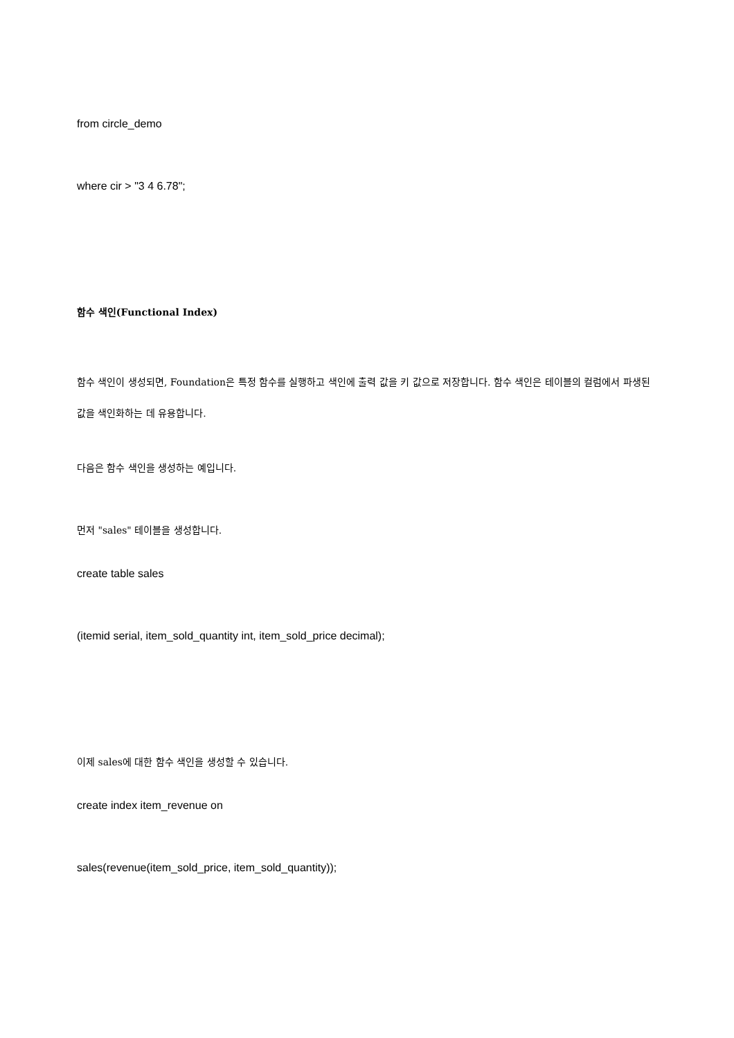from circle_demo
where cir > "3 4 6.78";
함수 색인(Functional Index)
함수 색인이 생성되면, Foundation은 특정 함수를 실행하고 색인에 출력 값을 키 값으로 저장합니다. 함수 색인은 테이블의 컬럼에서 파생된 값을 색인화하는 데 유용합니다.
다음은 함수 색인을 생성하는 예입니다.
먼저 "sales" 테이블을 생성합니다.
create table sales
(itemid serial, item_sold_quantity int, item_sold_price decimal);
이제 sales에 대한 함수 색인을 생성할 수 있습니다.
create index item_revenue on
sales(revenue(item_sold_price, item_sold_quantity));